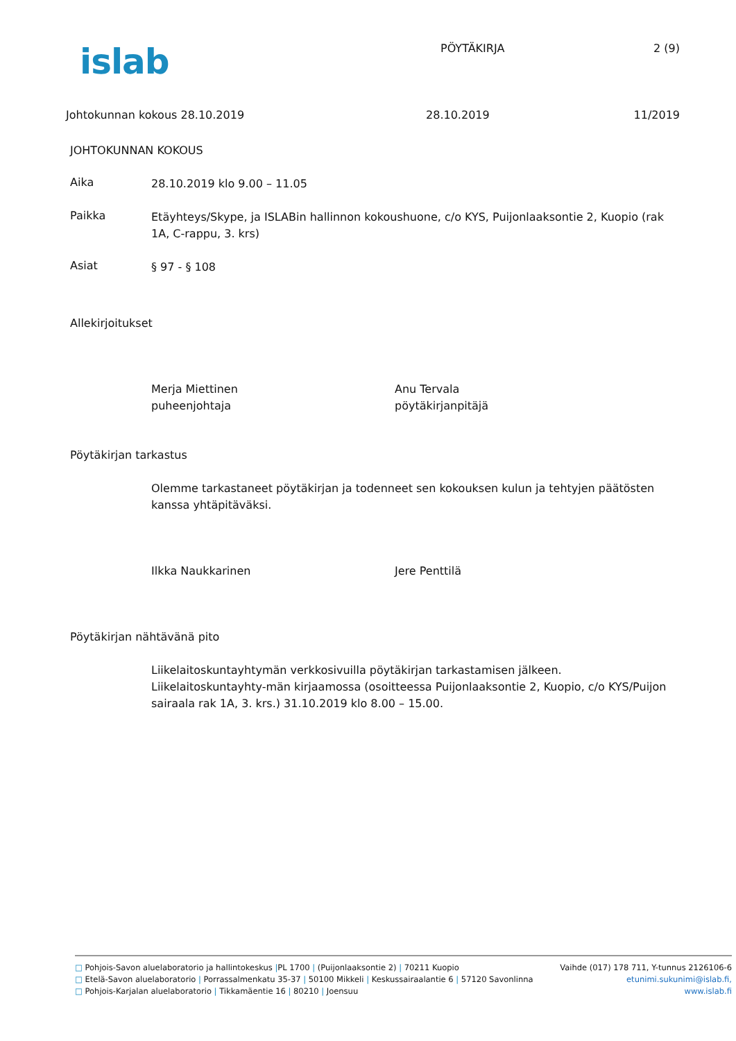islab
PÖYTÄKIRJA 2 (9)
Johtokunnan kokous 28.10.2019 28.10.2019 11/2019
JOHTOKUNNAN KOKOUS
Aika
28.10.2019 klo 9.00 – 11.05
Paikka
Etäyhteys/Skype, ja ISLABin hallinnon kokoushuone, c/o KYS, Puijonlaaksontie 2, Kuopio (rak 1A, C-rappu, 3. krs)
Asiat
§ 97 - § 108
Allekirjoitukset
Merja Miettinen
puheenjohtaja
Anu Tervala
pöytäkirjanpitäjä
Pöytäkirjan tarkastus
Olemme tarkastaneet pöytäkirjan ja todenneet sen kokouksen kulun ja tehtyjen päätösten kanssa yhtäpitäväksi.
Ilkka Naukkarinen Jere Penttilä
Pöytäkirjan nähtävänä pito
Liikelaitoskuntayhtymän verkkosivuilla pöytäkirjan tarkastamisen jälkeen. Liikelaitoskuntayhty-män kirjaamossa (osoitteessa Puijonlaaksontie 2, Kuopio, c/o KYS/Puijon sairaala rak 1A, 3. krs.) 31.10.2019 klo 8.00 – 15.00.
□ Pohjois-Savon aluelaboratorio ja hallintokeskus |PL 1700 | (Puijonlaaksontie 2) | 70211 Kuopio Vaihde (017) 178 711, Y-tunnus 2126106-6
□ Etelä-Savon aluelaboratorio | Porrassalmenkatu 35-37 | 50100 Mikkeli | Keskussairaalantie 6 | 57120 Savonlinna etunimi.sukunimi@islab.fi,
□ Pohjois-Karjalan aluelaboratorio | Tikkamäentie 16 | 80210 | Joensuu www.islab.fi